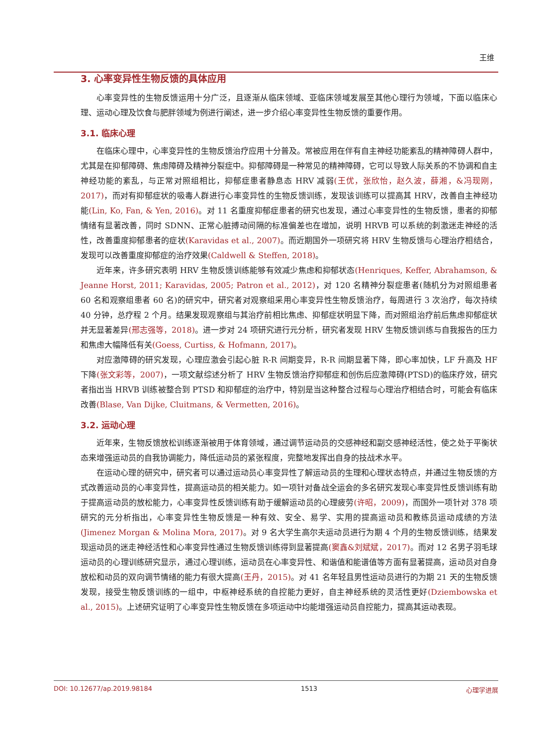王维
3. 心率变异性生物反馈的具体应用
心率变异性的生物反馈运用十分广泛，且逐渐从临床领域、亚临床领域发展至其他心理行为领域，下面以临床心理、运动心理及饮食与肥胖领域为例进行阐述，进一步介绍心率变异性生物反馈的重要作用。
3.1. 临床心理
在临床心理中，心率变异性的生物反馈治疗应用十分普及。常被应用在伴有自主神经功能紊乱的精神障碍人群中，尤其是在抑郁障碍、焦虑障碍及精神分裂症中。抑郁障碍是一种常见的精神障碍，它可以导致人际关系的不协调和自主神经功能的紊乱，与正常对照组相比，抑郁症患者静息态 HRV 减弱(王优，张欣怡，赵久波，薛湘，&冯现刚，2017)，而对有抑郁症状的吸毒人群进行心率变异性的生物反馈训练，发现该训练可以提高其 HRV，改善自主神经功能(Lin, Ko, Fan, & Yen, 2016)。对 11 名重度抑郁症患者的研究也发现，通过心率变异性的生物反馈，患者的抑郁情绪有显著改善，同时 SDNN、正常心脏搏动间隔的标准偏差也在增加，说明 HRVB 可以系统的刺激迷走神经的活性，改善重度抑郁患者的症状(Karavidas et al., 2007)。而近期国外一项研究将 HRV 生物反馈与心理治疗相结合，发现可以改善重度抑郁症的治疗效果(Caldwell & Steffen, 2018)。
近年来，许多研究表明 HRV 生物反馈训练能够有效减少焦虑和抑郁状态(Henriques, Keffer, Abrahamson, & Jeanne Horst, 2011; Karavidas, 2005; Patron et al., 2012)，对 120 名精神分裂症患者(随机分为对照组患者 60 名和观察组患者 60 名)的研究中，研究者对观察组采用心率变异性生物反馈治疗，每周进行 3 次治疗，每次持续 40 分钟，总疗程 2 个月。结果发现观察组与其治疗前相比焦虑、抑郁症状明显下降，而对照组治疗前后焦虑抑郁症状并无显著差异(邢志强等，2018)。进一步对 24 项研究进行元分析，研究者发现 HRV 生物反馈训练与自我报告的压力和焦虑大幅降低有关(Goess, Curtiss, & Hofmann, 2017)。
对应激障碍的研究发现，心理应激会引起心脏 R-R 间期变异，R-R 间期显著下降，即心率加快，LF 升高及 HF 下降(张文彩等，2007)，一项文献综述分析了 HRV 生物反馈治疗抑郁症和创伤后应激障碍(PTSD)的临床疗效，研究者指出当 HRVB 训练被整合到 PTSD 和抑郁症的治疗中，特别是当这种整合过程与心理治疗相结合时，可能会有临床改善(Blase, Van Dijke, Cluitmans, & Vermetten, 2016)。
3.2. 运动心理
近年来，生物反馈放松训练逐渐被用于体育领域，通过调节运动员的交感神经和副交感神经活性，使之处于平衡状态来增强运动员的自我协调能力，降低运动员的紧张程度，完整地发挥出自身的技战术水平。
在运动心理的研究中，研究者可以通过运动员心率变异性了解运动员的生理和心理状态特点，并通过生物反馈的方式改善运动员的心率变异性，提高运动员的相关能力。如一项针对备战全运会的多名研究发现心率变异性反馈训练有助于提高运动员的放松能力，心率变异性反馈训练有助于缓解运动员的心理疲劳(许昭，2009)，而国外一项针对 378 项研究的元分析指出，心率变异性生物反馈是一种有效、安全、易学、实用的提高运动员和教练员运动成绩的方法(Jimenez Morgan & Molina Mora, 2017)。对 9 名大学生高尔夫运动员进行为期 4 个月的生物反馈训练，结果发现运动员的迷走神经活性和心率变异性通过生物反馈训练得到显著提高(窦鑫&刘斌斌，2017)。而对 12 名男子羽毛球运动员的心理训练研究显示，通过心理训练，运动员在心率变异性、和谐值和能谱值等方面有显著提高，运动员对自身放松和动员的双向调节情绪的能力有很大提高(王丹，2015)。对 41 名年轻且男性运动员进行的为期 21 天的生物反馈发现，接受生物反馈训练的一组中，中枢神经系统的自控能力更好，自主神经系统的灵活性更好(Dziembowska et al., 2015)。上述研究证明了心率变异性生物反馈在多项运动中均能增强运动员自控能力，提高其运动表现。
DOI: 10.12677/ap.2019.98184 1513 心理学进展